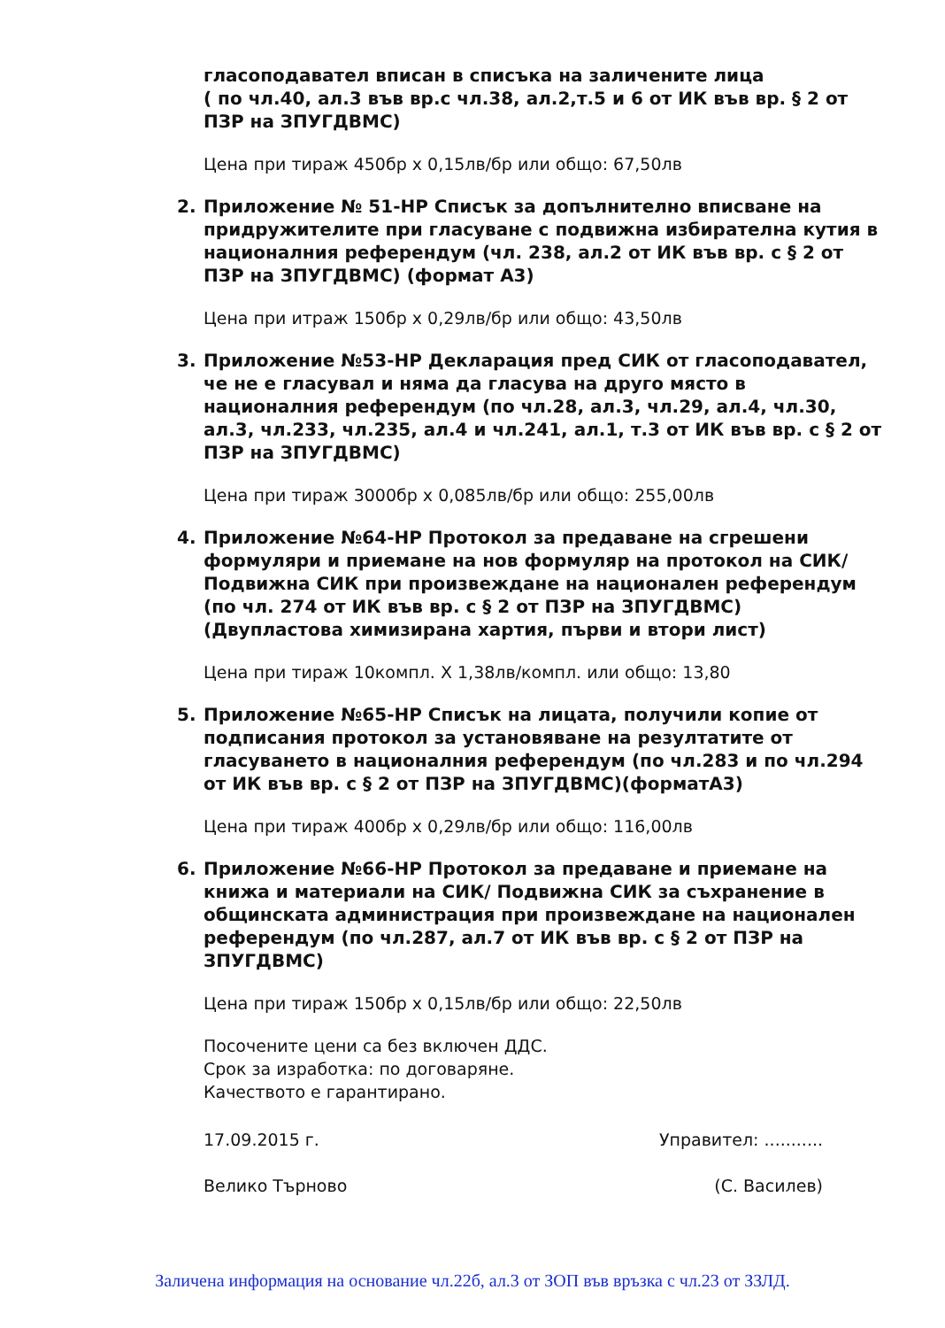гласоподавател вписан в списъка на заличените лица
( по чл.40, ал.3 във вр.с чл.38, ал.2,т.5 и 6 от ИК във вр. § 2 от ПЗР на ЗПУГДВМС)
Цена при тираж 450бр x 0,15лв/бр или общо: 67,50лв
2. Приложение № 51-НР Списък за допълнително вписване на придружителите при гласуване с подвижна избирателна кутия в националния референдум (чл. 238, ал.2 от ИК във вр. с § 2 от ПЗР на ЗПУГДВМС) (формат А3)
Цена при итраж 150бр x 0,29лв/бр или общо: 43,50лв
3. Приложение №53-НР Декларация пред СИК от гласоподавател, че не е гласувал и няма да гласува на друго място в националния референдум (по чл.28, ал.3, чл.29, ал.4, чл.30, ал.3, чл.233, чл.235, ал.4 и чл.241, ал.1, т.3 от ИК във вр. с § 2 от ПЗР на ЗПУГДВМС)
Цена при тираж 3000бр x 0,085лв/бр или общо: 255,00лв
4. Приложение №64-НР Протокол за предаване на сгрешени формуляри и приемане на нов формуляр на протокол на СИК/Подвижна СИК при произвеждане на национален референдум (по чл. 274 от ИК във вр. с § 2 от ПЗР на ЗПУГДВМС) (Двупластова химизирана хартия, първи и втори лист)
Цена при тираж 10компл. Х 1,38лв/компл. или общо: 13,80
5. Приложение №65-НР Списък на лицата, получили копие от подписания протокол за установяване на резултатите от гласуването в националния референдум (по чл.283 и по чл.294 от ИК във вр. с § 2 от ПЗР на ЗПУГДВМС)(форматА3)
Цена при тираж 400бр x 0,29лв/бр или общо: 116,00лв
6. Приложение №66-НР Протокол за предаване и приемане на книжа и материали на СИК/ Подвижна СИК за съхранение в общинската администрация при произвеждане на национален референдум (по чл.287, ал.7 от ИК във вр. с § 2 от ПЗР на ЗПУГДВМС)
Цена при тираж 150бр x 0,15лв/бр или общо: 22,50лв
Посочените цени са без включен ДДС.
Срок за изработка: по договаряне.
Качеството е гарантирано.
17.09.2015 г. Управител: ...........
Велико Търново (С. Василев)
Заличена информация на основание чл.22б, ал.3 от ЗОП във връзка с чл.23 от ЗЗЛД.